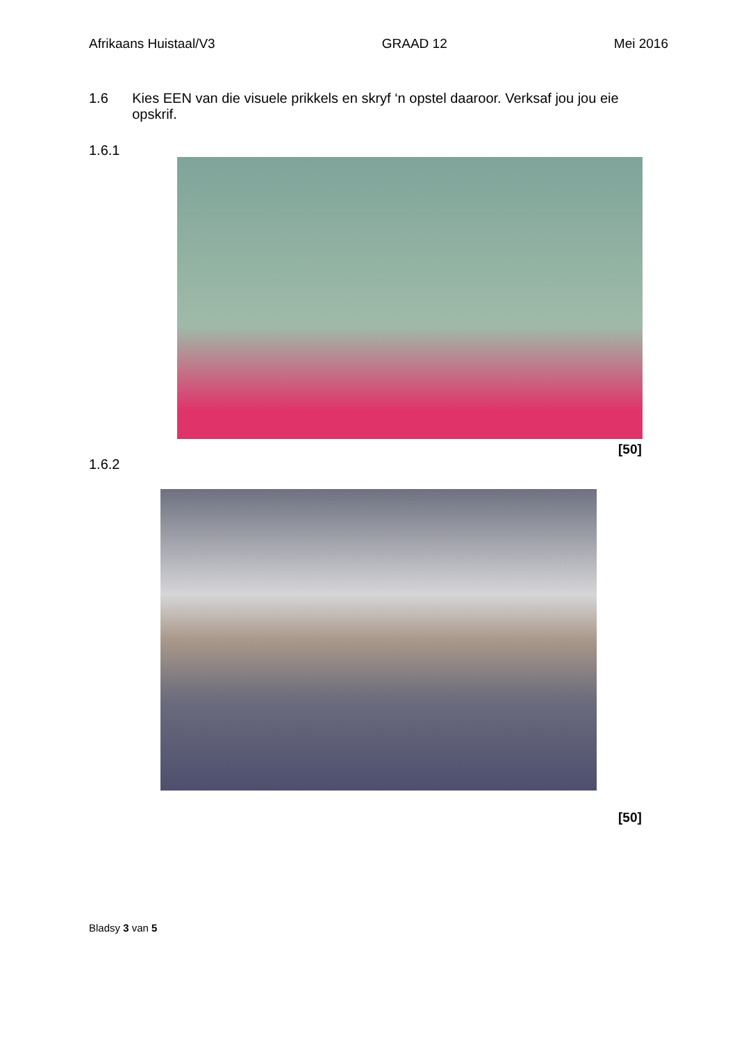Afrikaans Huistaal/V3 GRAAD 12 Mei 2016
1.6 Kies EEN van die visuele prikkels en skryf ‘n opstel daaroor. Verksaf jou jou eie opskrif.
1.6.1
[50]
1.6.2
[50]
Bladsy 3 van 5